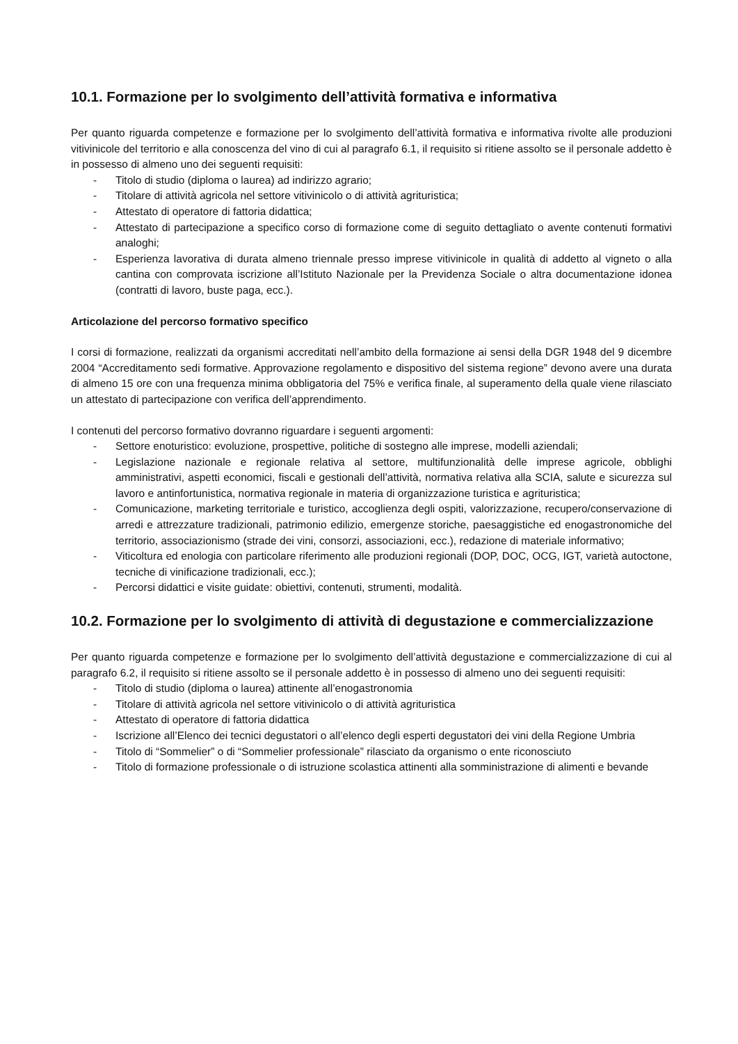10.1. Formazione per lo svolgimento dell’attività formativa e informativa
Per quanto riguarda competenze e formazione per lo svolgimento dell’attività formativa e informativa rivolte alle produzioni vitivinicole del territorio e alla conoscenza del vino di cui al paragrafo 6.1, il requisito si ritiene assolto se il personale addetto è in possesso di almeno uno dei seguenti requisiti:
- Titolo di studio (diploma o laurea) ad indirizzo agrario;
- Titolare di attività agricola nel settore vitivinicolo o di attività agrituristica;
- Attestato di operatore di fattoria didattica;
- Attestato di partecipazione a specifico corso di formazione come di seguito dettagliato o avente contenuti formativi analoghi;
- Esperienza lavorativa di durata almeno triennale presso imprese vitivinicole in qualità di addetto al vigneto o alla cantina con comprovata iscrizione all’Istituto Nazionale per la Previdenza Sociale o altra documentazione idonea (contratti di lavoro, buste paga, ecc.).
Articolazione del percorso formativo specifico
I corsi di formazione, realizzati da organismi accreditati nell’ambito della formazione ai sensi della DGR 1948 del 9 dicembre 2004 “Accreditamento sedi formative. Approvazione regolamento e dispositivo del sistema regione” devono avere una durata di almeno 15 ore con una frequenza minima obbligatoria del 75% e verifica finale, al superamento della quale viene rilasciato un attestato di partecipazione con verifica dell’apprendimento.
I contenuti del percorso formativo dovranno riguardare i seguenti argomenti:
- Settore enoturistico: evoluzione, prospettive, politiche di sostegno alle imprese, modelli aziendali;
- Legislazione nazionale e regionale relativa al settore, multifunzionalità delle imprese agricole, obblighi amministrativi, aspetti economici, fiscali e gestionali dell’attività, normativa relativa alla SCIA, salute e sicurezza sul lavoro e antinfortunistica, normativa regionale in materia di organizzazione turistica e agrituristica;
- Comunicazione, marketing territoriale e turistico, accoglienza degli ospiti, valorizzazione, recupero/conservazione di arredi e attrezzature tradizionali, patrimonio edilizio, emergenze storiche, paesaggistiche ed enogastronomiche del territorio, associazionismo (strade dei vini, consorzi, associazioni, ecc.), redazione di materiale informativo;
- Viticoltura ed enologia con particolare riferimento alle produzioni regionali (DOP, DOC, OCG, IGT, varietà autoctone, tecniche di vinificazione tradizionali, ecc.);
- Percorsi didattici e visite guidate: obiettivi, contenuti, strumenti, modalità.
10.2. Formazione per lo svolgimento di attività di degustazione e commercializzazione
Per quanto riguarda competenze e formazione per lo svolgimento dell’attività degustazione e commercializzazione di cui al paragrafo 6.2, il requisito si ritiene assolto se il personale addetto è in possesso di almeno uno dei seguenti requisiti:
- Titolo di studio (diploma o laurea) attinente all’enogastronomia
- Titolare di attività agricola nel settore vitivinicolo o di attività agrituristica
- Attestato di operatore di fattoria didattica
- Iscrizione all’Elenco dei tecnici degustatori o all’elenco degli esperti degustatori dei vini della Regione Umbria
- Titolo di “Sommelier” o di “Sommelier professionale” rilasciato da organismo o ente riconosciuto
- Titolo di formazione professionale o di istruzione scolastica attinenti alla somministrazione di alimenti e bevande